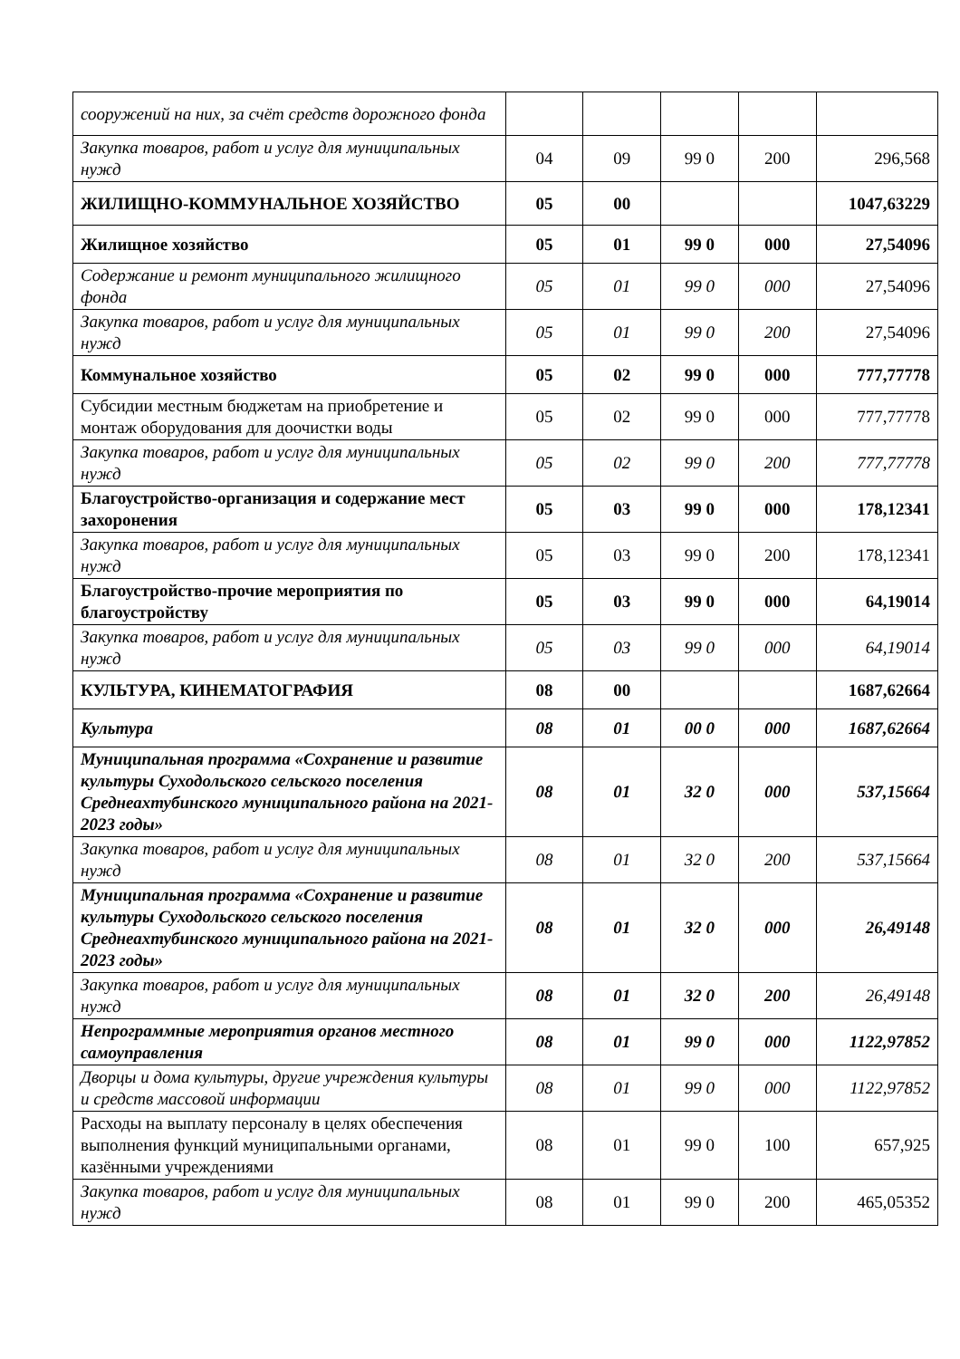| сооружений на них, за счёт средств дорожного фонда | | | | | |
| Закупка товаров, работ и услуг для муниципальных нужд | 04 | 09 | 99 0 | 200 | 296,568 |
| ЖИЛИЩНО-КОММУНАЛЬНОЕ ХОЗЯЙСТВО | 05 | 00 | | | 1047,63229 |
| Жилищное хозяйство | 05 | 01 | 99 0 | 000 | 27,54096 |
| Содержание и ремонт муниципального жилищного фонда | 05 | 01 | 99 0 | 000 | 27,54096 |
| Закупка товаров, работ и услуг для муниципальных нужд | 05 | 01 | 99 0 | 200 | 27,54096 |
| Коммунальное хозяйство | 05 | 02 | 99 0 | 000 | 777,77778 |
| Субсидии местным бюджетам на приобретение и монтаж оборудования для доочистки воды | 05 | 02 | 99 0 | 000 | 777,77778 |
| Закупка товаров, работ и услуг для муниципальных нужд | 05 | 02 | 99 0 | 200 | 777,77778 |
| Благоустройство-организация и содержание мест захоронения | 05 | 03 | 99 0 | 000 | 178,12341 |
| Закупка товаров, работ и услуг для муниципальных нужд | 05 | 03 | 99 0 | 200 | 178,12341 |
| Благоустройство-прочие мероприятия по благоустройству | 05 | 03 | 99 0 | 000 | 64,19014 |
| Закупка товаров, работ и услуг для муниципальных нужд | 05 | 03 | 99 0 | 000 | 64,19014 |
| КУЛЬТУРА, КИНЕМАТОГРАФИЯ | 08 | 00 | | | 1687,62664 |
| Культура | 08 | 01 | 00 0 | 000 | 1687,62664 |
| Муниципальная программа «Сохранение и развитие культуры Суходольского сельского поселения Среднеахтубинского муниципального района на 2021-2023 годы» | 08 | 01 | 32 0 | 000 | 537,15664 |
| Закупка товаров, работ и услуг для муниципальных нужд | 08 | 01 | 32 0 | 200 | 537,15664 |
| Муниципальная программа «Сохранение и развитие культуры Суходольского сельского поселения Среднеахтубинского муниципального района на 2021-2023 годы» | 08 | 01 | 32 0 | 000 | 26,49148 |
| Закупка товаров, работ и услуг для муниципальных нужд | 08 | 01 | 32 0 | 200 | 26,49148 |
| Непрограммные мероприятия органов местного самоуправления | 08 | 01 | 99 0 | 000 | 1122,97852 |
| Дворцы и дома культуры, другие учреждения культуры и средств массовой информации | 08 | 01 | 99 0 | 000 | 1122,97852 |
| Расходы на выплату персоналу в целях обеспечения выполнения функций муниципальными органами, казёнными учреждениями | 08 | 01 | 99 0 | 100 | 657,925 |
| Закупка товаров, работ и услуг для муниципальных нужд | 08 | 01 | 99 0 | 200 | 465,05352 |